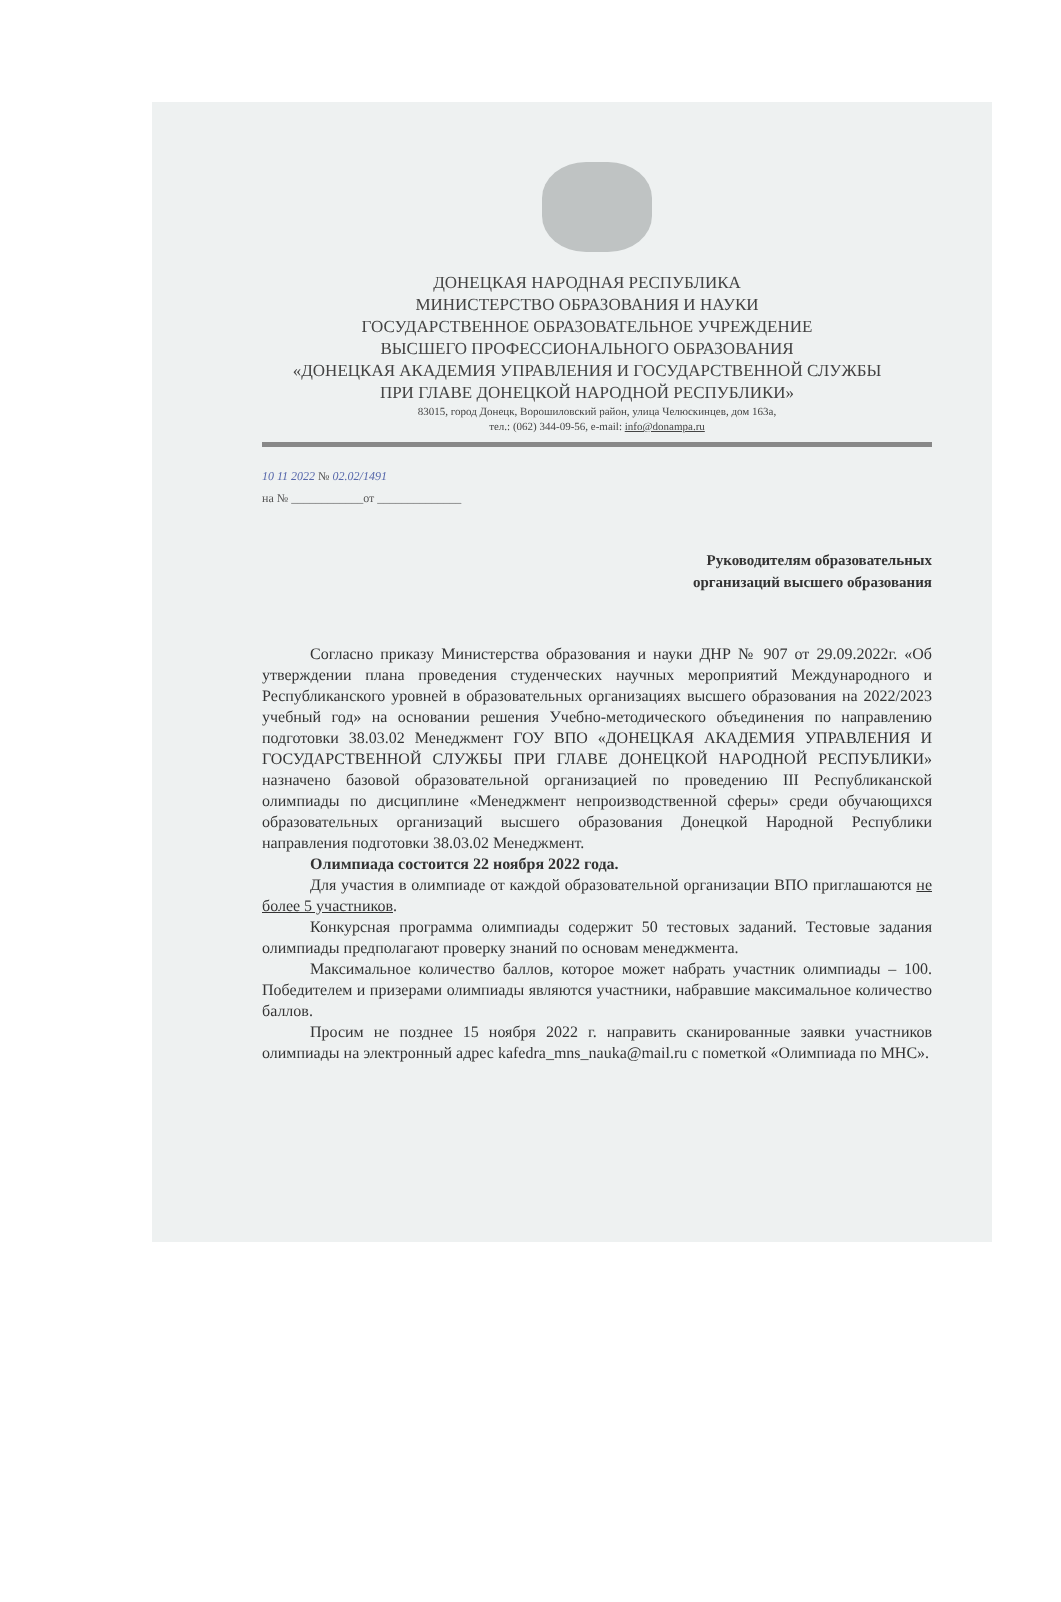ДОНЕЦКАЯ НАРОДНАЯ РЕСПУБЛИКА
МИНИСТЕРСТВО ОБРАЗОВАНИЯ И НАУКИ
ГОСУДАРСТВЕННОЕ ОБРАЗОВАТЕЛЬНОЕ УЧРЕЖДЕНИЕ
ВЫСШЕГО ПРОФЕССИОНАЛЬНОГО ОБРАЗОВАНИЯ
«ДОНЕЦКАЯ АКАДЕМИЯ УПРАВЛЕНИЯ И ГОСУДАРСТВЕННОЙ СЛУЖБЫ
ПРИ ГЛАВЕ ДОНЕЦКОЙ НАРОДНОЙ РЕСПУБЛИКИ»
83015, город Донецк, Ворошиловский район, улица Челюскинцев, дом 163а,
тел.: (062) 344-09-56, e-mail: info@donampa.ru
10 11 2022 № 02.02/1491
на № ____________от ______________
Руководителям образовательных
организаций высшего образования
Согласно приказу Министерства образования и науки ДНР № 907 от 29.09.2022г. «Об утверждении плана проведения студенческих научных мероприятий Международного и Республиканского уровней в образовательных организациях высшего образования на 2022/2023 учебный год» на основании решения Учебно-методического объединения по направлению подготовки 38.03.02 Менеджмент ГОУ ВПО «ДОНЕЦКАЯ АКАДЕМИЯ УПРАВЛЕНИЯ И ГОСУДАРСТВЕННОЙ СЛУЖБЫ ПРИ ГЛАВЕ ДОНЕЦКОЙ НАРОДНОЙ РЕСПУБЛИКИ» назначено базовой образовательной организацией по проведению III Республиканской олимпиады по дисциплине «Менеджмент непроизводственной сферы» среди обучающихся образовательных организаций высшего образования Донецкой Народной Республики направления подготовки 38.03.02 Менеджмент.
Олимпиада состоится 22 ноября 2022 года.
Для участия в олимпиаде от каждой образовательной организации ВПО приглашаются не более 5 участников.
Конкурсная программа олимпиады содержит 50 тестовых заданий. Тестовые задания олимпиады предполагают проверку знаний по основам менеджмента.
Максимальное количество баллов, которое может набрать участник олимпиады – 100. Победителем и призерами олимпиады являются участники, набравшие максимальное количество баллов.
Просим не позднее 15 ноября 2022 г. направить сканированные заявки участников олимпиады на электронный адрес kafedra_mns_nauka@mail.ru с пометкой «Олимпиада по МНС».